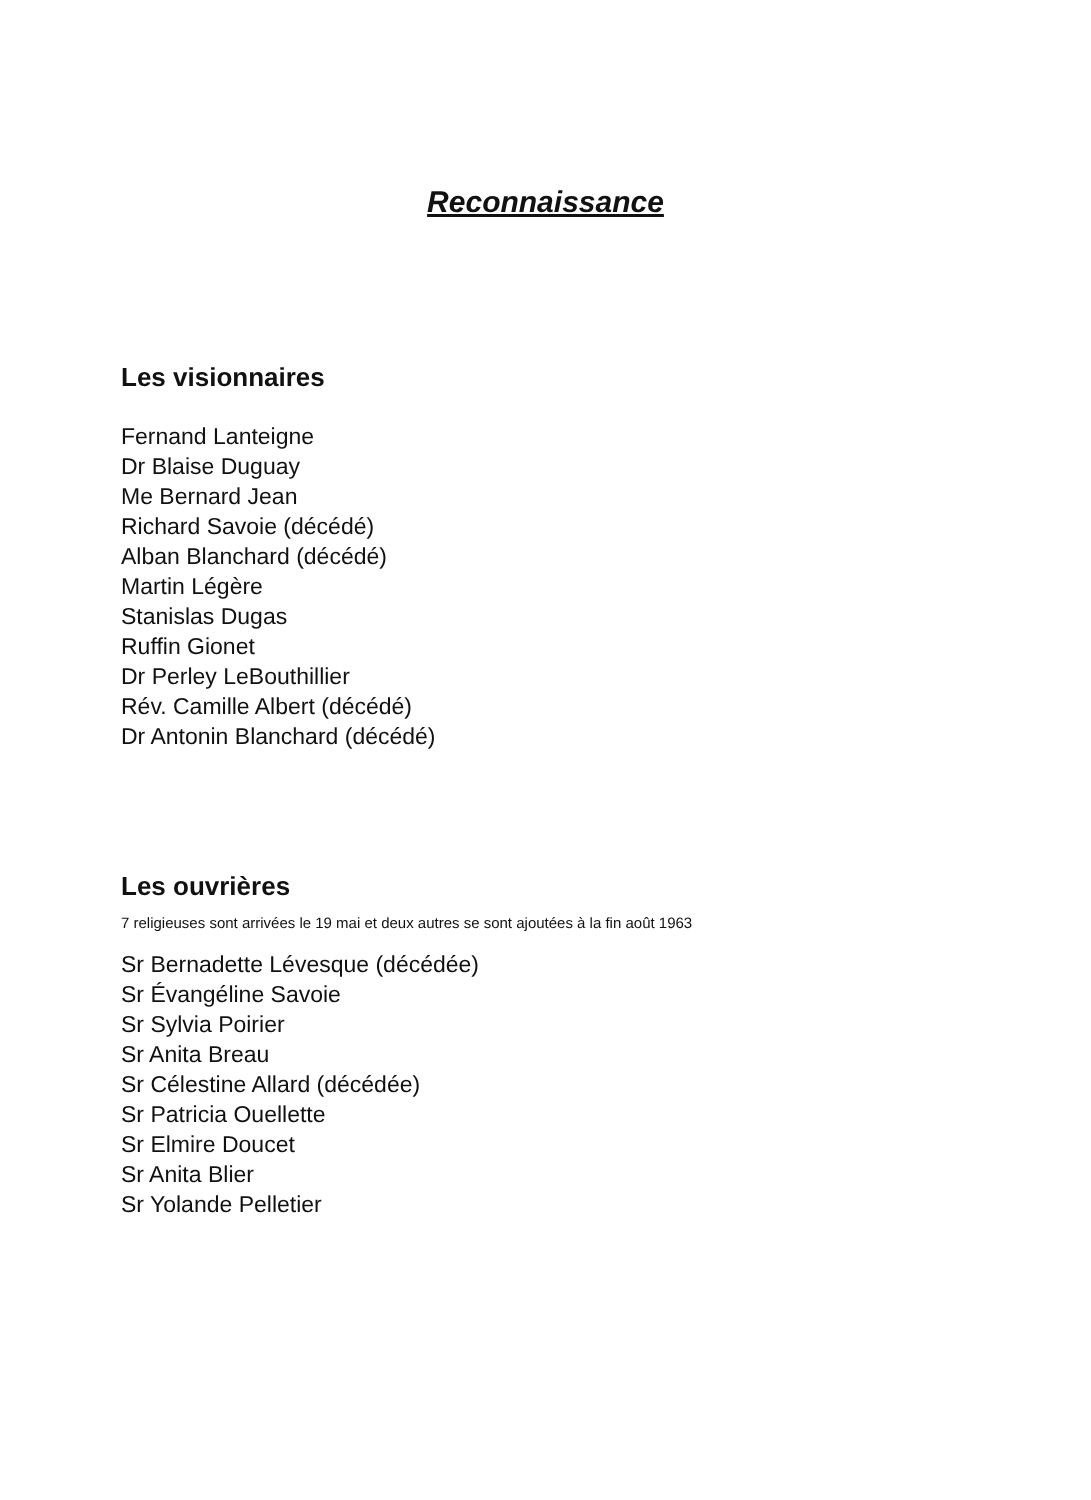Reconnaissance
Les visionnaires
Fernand Lanteigne
Dr Blaise Duguay
Me Bernard Jean
Richard Savoie (décédé)
Alban Blanchard (décédé)
Martin Légère
Stanislas Dugas
Ruffin Gionet
Dr Perley LeBouthillier
Rév. Camille Albert (décédé)
Dr Antonin Blanchard (décédé)
Les ouvrières
7 religieuses sont arrivées le 19 mai et deux autres se sont ajoutées à la fin août 1963
Sr Bernadette Lévesque (décédée)
Sr Évangéline Savoie
Sr Sylvia Poirier
Sr Anita Breau
Sr Célestine Allard (décédée)
Sr Patricia Ouellette
Sr Elmire Doucet
Sr Anita Blier
Sr Yolande Pelletier